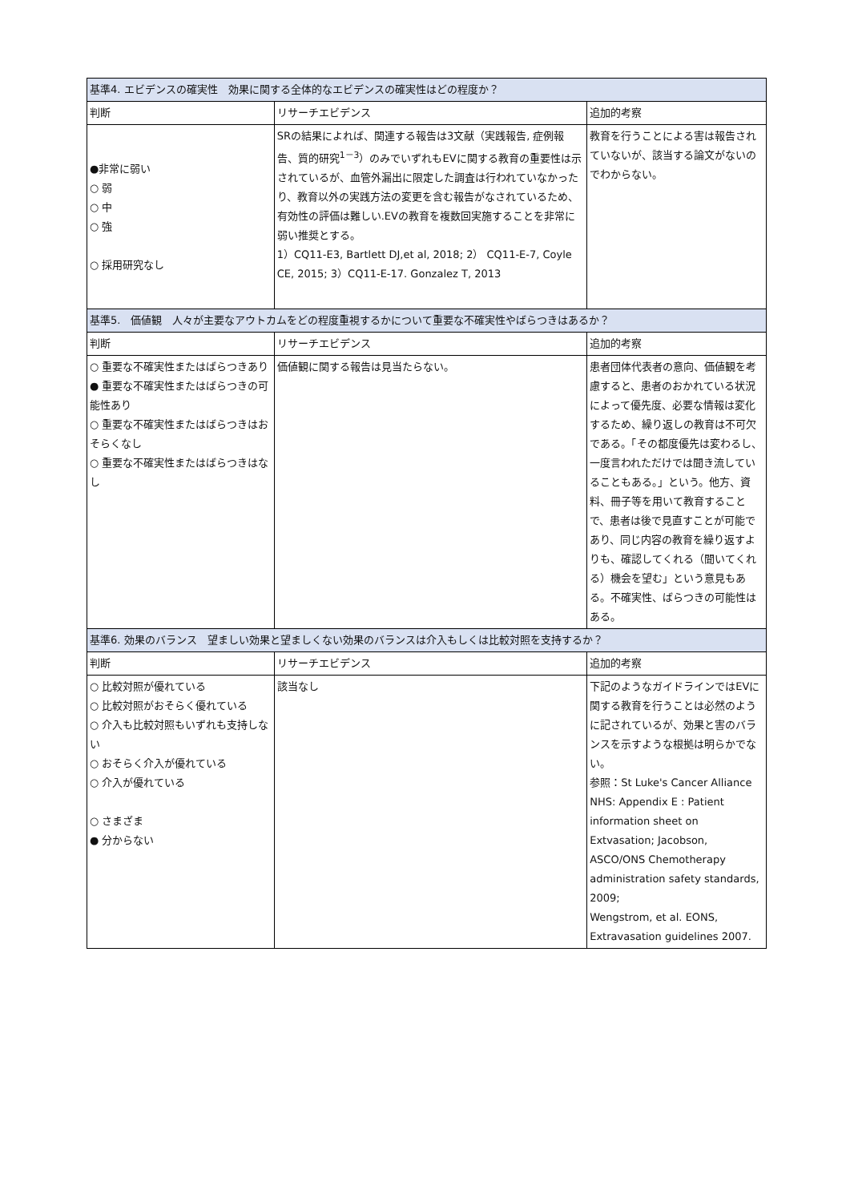| 基準4. エビデンスの確実性 効果に関する全体的なエビデンスの確実性はどの程度か？ | | |
| --- | --- | --- |
| 判断 | リサーチエビデンス | 追加的考察 |
| ●非常に弱い ○ 弱 ○ 中 ○ 強 ○ 採用研究なし | SRの結果によれば、関連する報告は3文献（実践報告, 症例報告、質的研究<sup>1－3</sup>）のみでいずれもEVに関する教育の重要性は示されているが、血管外漏出に限定した調査は行われていなかったり、教育以外の実践方法の変更を含む報告がなされているため、有効性の評価は難しい.EVの教育を複数回実施することを非常に弱い推奨とする。 1）CQ11-E3, Bartlett DJ,et al, 2018; 2） CQ11-E-7, Coyle CE, 2015; 3）CQ11-E-17. Gonzalez T, 2013 | 教育を行うことによる害は報告されていないが、該当する論文がないのでわからない。 |
| 基準5. 価値観 人々が主要なアウトカムをどの程度重視するかについて重要な不確実性やばらつきはあるか？ | | |
| 判断 | リサーチエビデンス | 追加的考察 |
| ○ 重要な不確実性またはばらつきあり ● 重要な不確実性またはばらつきの可能性あり ○ 重要な不確実性またはばらつきはおそらくなし ○ 重要な不確実性またはばらつきはなし | 価値観に関する報告は見当たらない。 | 患者団体代表者の意向、価値観を考慮すると、患者のおかれている状況によって優先度、必要な情報は変化するため、繰り返しの教育は不可欠である。「その都度優先は変わるし、一度言われただけでは聞き流していることもある。」という。他方、資料、冊子等を用いて教育することで、患者は後で見直すことが可能であり、同じ内容の教育を繰り返すよりも、確認してくれる（聞いてくれる）機会を望む」という意見もある。不確実性、ばらつきの可能性はある。 |
| 基準6. 効果のバランス 望ましい効果と望ましくない効果のバランスは介入もしくは比較対照を支持するか？ | | |
| 判断 | リサーチエビデンス | 追加的考察 |
| ○ 比較対照が優れている ○ 比較対照がおそらく優れている ○ 介入も比較対照もいずれも支持しない ○ おそらく介入が優れている ○ 介入が優れている ○ さまざま ● 分からない | 該当なし | 下記のようなガイドラインではEVに関する教育を行うことは必然のように記されているが、効果と害のバランスを示すような根拠は明らかでない。 参照：St Luke's Cancer Alliance NHS: Appendix E : Patient information sheet on Extvasation; Jacobson, ASCO/ONS Chemotherapy administration safety standards, 2009; Wengstrom, et al. EONS, Extravasation guidelines 2007. |